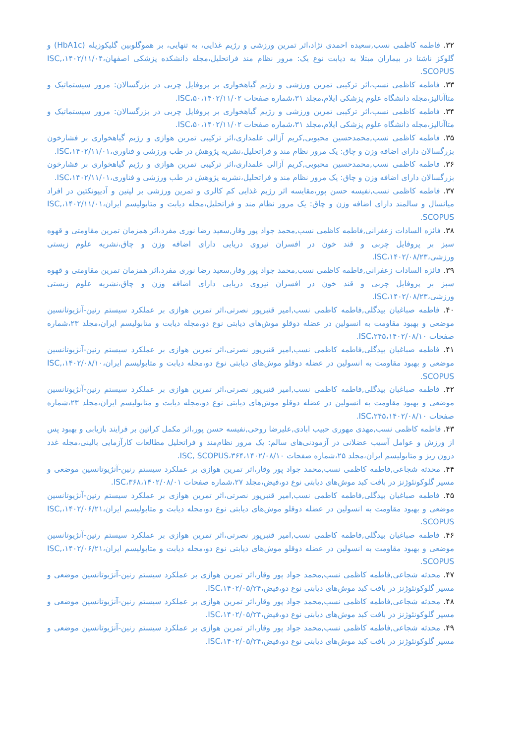۳۲. فاطمه کاظمی نسب,سعیده احمدی نژاد،اثر تمرین ورزشی و رژیم غذایی، به تنهایی، بر هموگلوبین گلیکوزیله (HbA1c) و گلوکز ناشتا در بیماران مبتلا به دیابت نوع یک: مرور نظام مند فراتحلیل،مجله دانشکده پزشکی اصفهان،۱۴۰۲/۱۱/۰۴،ISC, SCOPUS.
۳۳. فاطمه کاظمی نسب،اثر ترکیبی تمرین ورزشی و رژیم گیاهخواری بر پروفایل چربی در بزرگسالان: مرور سیستماتیک و متاآنالیز،مجله دانشگاه علوم پزشکی ایلام،مجلد ۳۱،شماره صفحات ۵۰،۱۴۰۲/۱۱/۰۲،ISC.
۳۴. فاطمه کاظمی نسب،اثر ترکیبی تمرین ورزشی و رژیم گیاهخواری بر پروفایل چربی در بزرگسالان: مرور سیستماتیک و متاآنالیز،مجله دانشگاه علوم پزشکی ایلام،مجلد ۳۱،شماره صفحات ۵۰،۱۴۰۲/۱۱/۰۲،ISC.
۳۵. فاطمه کاظمی نسب,محمدحسین محبوبی,کریم آزالی علمداری،اثر ترکیبی تمرین هوازی و رژیم گیاهخواری بر فشارخون بزرگسالان دارای اضافه وزن و چاق: یک مرور نظام مند و فراتحلیل،نشریه پژوهش در طب ورزشی و فناوری،۱۴۰۲/۱۱/۰۱،ISC.
۳۶. فاطمه کاظمی نسب,محمدحسین محبوبی,کریم آزالی علمداری،اثر ترکیبی تمرین هوازی و رژیم گیاهخواری بر فشارخون بزرگسالان دارای اضافه وزن و چاق: یک مرور نظام مند و فراتحلیل،نشریه پژوهش در طب ورزشی و فناوری،۱۴۰۲/۱۱/۰۱،ISC.
۳۷. فاطمه کاظمی نسب,نفیسه حسن پور،مقایسه اثر رژیم غذایی کم کالری و تمرین ورزشی بر لپتین و آدیپونکتین در افراد میانسال و سالمند دارای اضافه وزن و چاق: یک مرور نظام مند و فراتحلیل،مجله دیابت و متابولیسم ایران،۱۴۰۲/۱۱/۰۱،ISC, SCOPUS.
۳۸. فائزه السادات زعفرانی,فاطمه کاظمی نسب,محمد جواد پور وقار,سعید رضا نوری مفرد،اثر همزمان تمرین مقاومتی و قهوه سبز بر پروفایل چربی و قند خون در افسران نیروی دریایی دارای اضافه وزن و چاق،نشریه علوم زیستی ورزشی،۱۴۰۲/۰۸/۲۳،ISC.
۳۹. فائزه السادات زعفرانی,فاطمه کاظمی نسب,محمد جواد پور وقار,سعید رضا نوری مفرد،اثر همزمان تمرین مقاومتی و قهوه سبز بر پروفایل چربی و قند خون در افسران نیروی دریایی دارای اضافه وزن و چاق،نشریه علوم زیستی ورزشی،۱۴۰۲/۰۸/۲۳،ISC.
۴۰. فاطمه صباغیان بیدگلی,فاطمه کاظمی نسب,امیر قنبرپور نصرتی،اثر تمرین هوازی بر عملکرد سیستم رنین-آنژیوتانسین موضعی و بهبود مقاومت به انسولین در عضله دوقلو موش‌های دیابتی نوع دو،مجله دیابت و متابولیسم ایران،مجلد ۲۳،شماره صفحات ۲۴۵،۱۴۰۲/۰۸/۱۰،ISC.
۴۱. فاطمه صباغیان بیدگلی,فاطمه کاظمی نسب,امیر قنبرپور نصرتی،اثر تمرین هوازی بر عملکرد سیستم رنین-آنژیوتانسین موضعی و بهبود مقاومت به انسولین در عضله دوقلو موش‌های دیابتی نوع دو،مجله دیابت و متابولیسم ایران،۱۴۰۲/۰۸/۱۰،ISC, SCOPUS.
۴۲. فاطمه صباغیان بیدگلی,فاطمه کاظمی نسب,امیر قنبرپور نصرتی،اثر تمرین هوازی بر عملکرد سیستم رنین-آنژیوتانسین موضعی و بهبود مقاومت به انسولین در عضله دوقلو موش‌های دیابتی نوع دو،مجله دیابت و متابولیسم ایران،مجلد ۲۳،شماره صفحات ۲۴۵،۱۴۰۲/۰۸/۱۰،ISC.
۴۳. فاطمه کاظمی نسب,مهدی مهوری حبیب ابادی,علیرضا روحی,نفیسه حسن پور،اثر مکمل کراتین بر فرایند بازیابی و بهبود پس از ورزش و عوامل آسیب عضلانی در آزمودنی‌های سالم: یک مرور نظام‌مند و فراتحلیل مطالعات کارآزمایی بالینی،مجله غدد درون ریز و متابولیسم ایران،مجلد ۲۵،شماره صفحات ۳۶۴،۱۴۰۲/۰۸/۱۰،ISC, SCOPUS.
۴۴. محدثه شجاعی,فاطمه کاظمی نسب,محمد جواد پور وقار،اثر تمرین هوازی بر عملکرد سیستم رنین-آنژیوتانسین موضعی و مسیر گلوکونئوژنز در بافت کبد موش‌های دیابتی نوع دو،فیض،مجلد ۲۷،شماره صفحات ۳۶۸،۱۴۰۲/۰۸/۰۱،ISC.
۴۵. فاطمه صباغیان بیدگلی,فاطمه کاظمی نسب,امیر قنبرپور نصرتی،اثر تمرین هوازی بر عملکرد سیستم رنین-آنژیوتانسین موضعی و بهبود مقاومت به انسولین در عضله دوقلو موش‌های دیابتی نوع دو،مجله دیابت و متابولیسم ایران،۱۴۰۲/۰۶/۲۱،ISC, SCOPUS.
۴۶. فاطمه صباغیان بیدگلی,فاطمه کاظمی نسب,امیر قنبرپور نصرتی،اثر تمرین هوازی بر عملکرد سیستم رنین-آنژیوتانسین موضعی و بهبود مقاومت به انسولین در عضله دوقلو موش‌های دیابتی نوع دو،مجله دیابت و متابولیسم ایران،۱۴۰۲/۰۶/۲۱،ISC, SCOPUS.
۴۷. محدثه شجاعی,فاطمه کاظمی نسب,محمد جواد پور وقار،اثر تمرین هوازی بر عملکرد سیستم رنین-آنژیوتانسین موضعی و مسیر گلوکونئوژنز در بافت کبد موش‌های دیابتی نوع دو،فیض،۱۴۰۲/۰۵/۲۴،ISC.
۴۸. محدثه شجاعی,فاطمه کاظمی نسب,محمد جواد پور وقار،اثر تمرین هوازی بر عملکرد سیستم رنین-آنژیوتانسین موضعی و مسیر گلوکونئوژنز در بافت کبد موش‌های دیابتی نوع دو،فیض،۱۴۰۲/۰۵/۲۴،ISC.
۴۹. محدثه شجاعی,فاطمه کاظمی نسب,محمد جواد پور وقار،اثر تمرین هوازی بر عملکرد سیستم رنین-آنژیوتانسین موضعی و مسیر گلوکونئوژنز در بافت کبد موش‌های دیابتی نوع دو،فیض،۱۴۰۲/۰۵/۲۴،ISC.